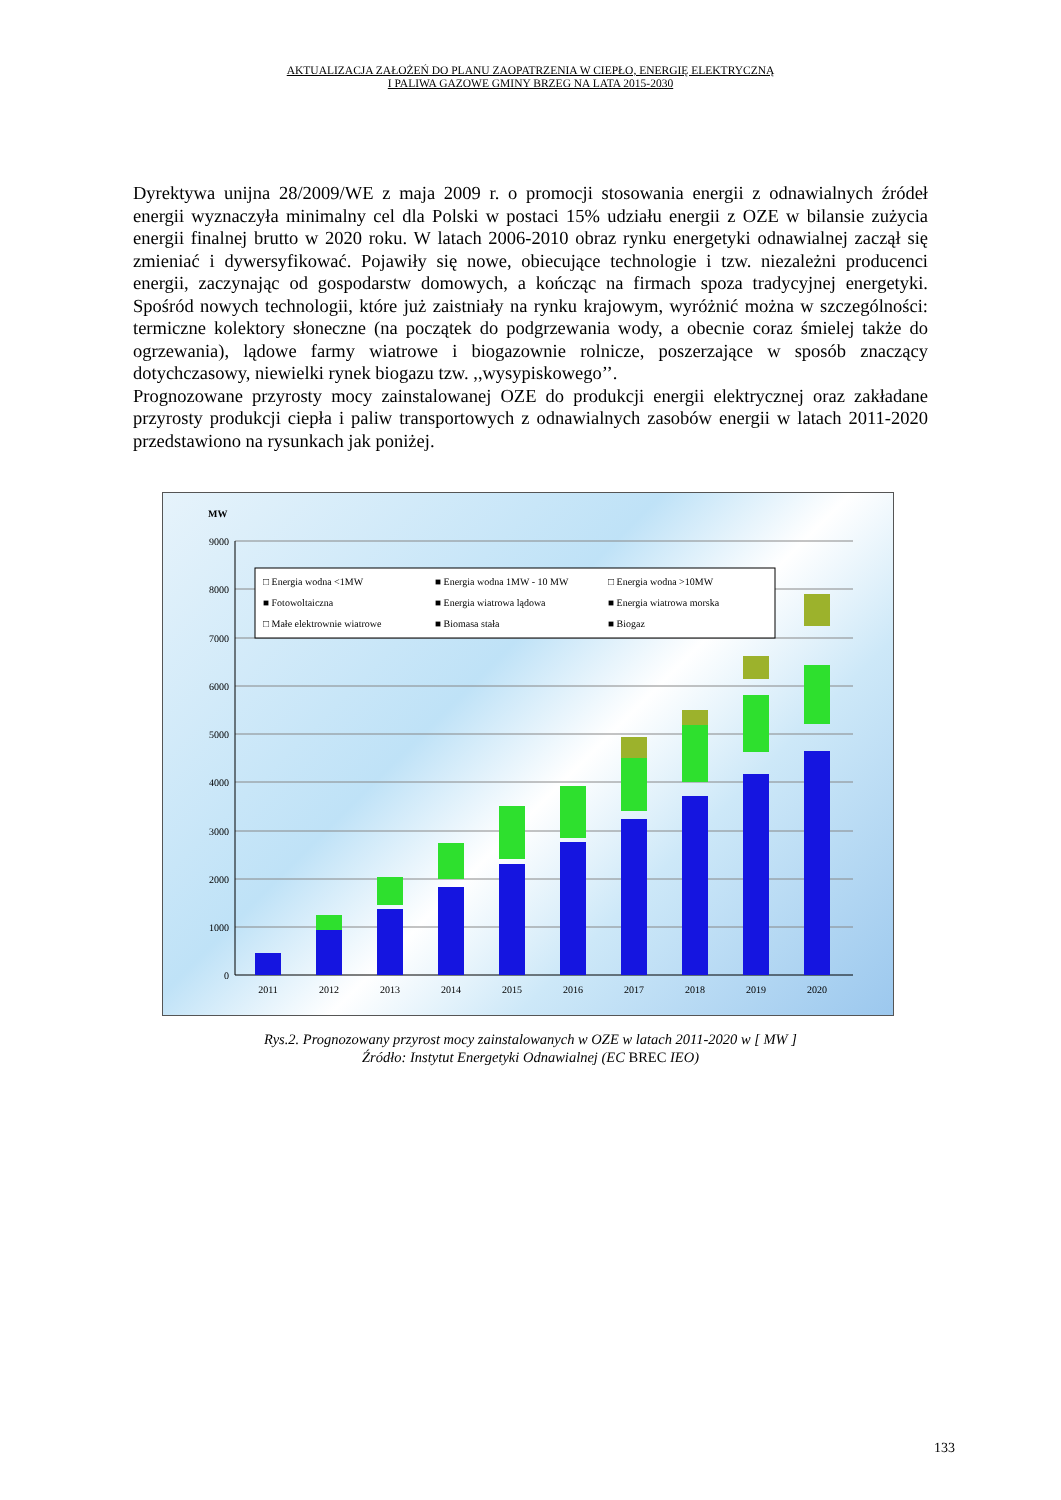AKTUALIZACJA ZAŁOŻEŃ DO PLANU ZAOPATRZENIA W CIEPŁO, ENERGIĘ ELEKTRYCZNĄ
I PALIWA GAZOWE GMINY BRZEG NA LATA 2015-2030
Dyrektywa unijna 28/2009/WE z maja 2009 r. o promocji stosowania energii z odnawialnych źródeł energii wyznaczyła minimalny cel dla Polski w postaci 15% udziału energii z OZE w bilansie zużycia energii finalnej brutto w 2020 roku. W latach 2006-2010 obraz rynku energetyki odnawialnej zaczął się zmieniać i dywersyfikować. Pojawiły się nowe, obiecujące technologie i tzw. niezależni producenci energii, zaczynając od gospodarstw domowych, a kończąc na firmach spoza tradycyjnej energetyki. Spośród nowych technologii, które już zaistniały na rynku krajowym, wyróżnić można w szczególności: termiczne kolektory słoneczne (na początek do podgrzewania wody, a obecnie coraz śmielej także do ogrzewania), lądowe farmy wiatrowe i biogazownie rolnicze, poszerzające w sposób znaczący dotychczasowy, niewielki rynek biogazu tzw. ,,wysypiskowego’’.
Prognozowane przyrosty mocy zainstalowanej OZE do produkcji energii elektrycznej oraz zakładane przyrosty produkcji ciepła i paliw transportowych z odnawialnych zasobów energii w latach 2011-2020 przedstawiono na rysunkach jak poniżej.
MW
9000
8000
7000
6000
5000
4000
3000
2000
1000
0
2011
2012
2013
2014
2015
2016
2017
2018
2019
2020
□ Energia wodna <1MW
■ Energia wodna 1MW - 10 MW
□ Energia wodna >10MW
■ Fotowoltaiczna
■ Energia wiatrowa lądowa
■ Energia wiatrowa morska
□ Małe elektrownie wiatrowe
■ Biomasa stała
■ Biogaz
Rys.2. Prognozowany przyrost mocy zainstalowanych w OZE w latach 2011-2020 w [ MW ]
Źródło: Instytut Energetyki Odnawialnej (EC BREC IEO)
133